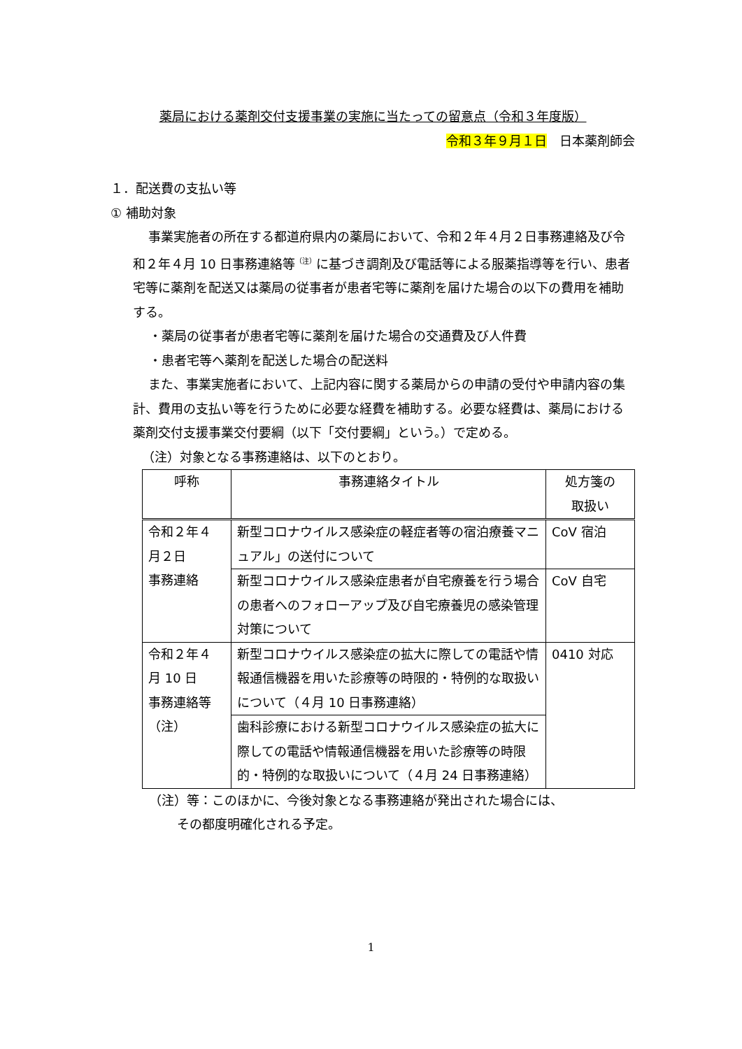薬局における薬剤交付支援事業の実施に当たっての留意点（令和３年度版）
令和３年９月１日　日本薬剤師会
１．配送費の支払い等
① 補助対象
事業実施者の所在する都道府県内の薬局において、令和２年４月２日事務連絡及び令和２年４月 10 日事務連絡等<sup>（注）</sup>に基づき調剤及び電話等による服薬指導等を行い、患者宅等に薬剤を配送又は薬局の従事者が患者宅等に薬剤を届けた場合の以下の費用を補助する。
・薬局の従事者が患者宅等に薬剤を届けた場合の交通費及び人件費
・患者宅等へ薬剤を配送した場合の配送料
また、事業実施者において、上記内容に関する薬局からの申請の受付や申請内容の集計、費用の支払い等を行うために必要な経費を補助する。必要な経費は、薬局における薬剤交付支援事業交付要綱（以下「交付要綱」という。）で定める。
（注）対象となる事務連絡は、以下のとおり。
| 呼称 | 事務連絡タイトル | 処方箋の 取扱い |
| --- | --- | --- |
| 令和２年４ 月２日 事務連絡 | 新型コロナウイルス感染症の軽症者等の宿泊療養マニュアル」の送付について | CoV 宿泊 |
| | 新型コロナウイルス感染症患者が自宅療養を行う場合の患者へのフォローアップ及び自宅療養児の感染管理対策について | CoV 自宅 |
| 令和２年４ 月 10 日 事務連絡等 （注） | 新型コロナウイルス感染症の拡大に際しての電話や情報通信機器を用いた診療等の時限的・特例的な取扱いについて（４月 10 日事務連絡） | 0410 対応 |
| | 歯科診療における新型コロナウイルス感染症の拡大に際しての電話や情報通信機器を用いた診療等の時限的・特例的な取扱いについて（４月 24 日事務連絡） | |
（注）等：このほかに、今後対象となる事務連絡が発出された場合には、
その都度明確化される予定。
1